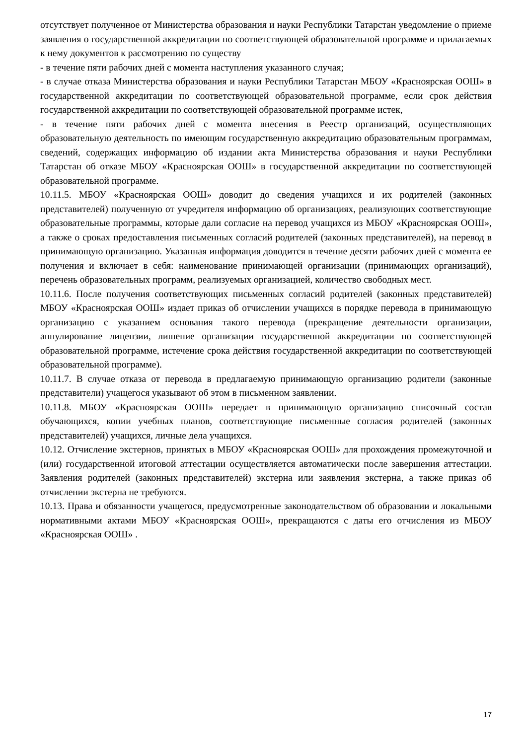отсутствует полученное от Министерства образования и науки Республики Татарстан уведомление о приеме заявления о государственной аккредитации по соответствующей образовательной программе и прилагаемых к нему документов к рассмотрению по существу
- в течение пяти рабочих дней с момента наступления указанного случая;
- в случае отказа Министерства образования и науки Республики Татарстан МБОУ «Красноярская ООШ» в государственной аккредитации по соответствующей образовательной программе, если срок действия государственной аккредитации по соответствующей образовательной программе истек,
- в течение пяти рабочих дней с момента внесения в Реестр организаций, осуществляющих образовательную деятельность по имеющим государственную аккредитацию образовательным программам, сведений, содержащих информацию об издании акта Министерства образования и науки Республики Татарстан об отказе МБОУ «Красноярская ООШ» в государственной аккредитации по соответствующей образовательной программе.
10.11.5. МБОУ «Красноярская ООШ» доводит до сведения учащихся и их родителей (законных представителей) полученную от учредителя информацию об организациях, реализующих соответствующие образовательные программы, которые дали согласие на перевод учащихся из МБОУ «Красноярская ООШ», а также о сроках предоставления письменных согласий родителей (законных представителей), на перевод в принимающую организацию. Указанная информация доводится в течение десяти рабочих дней с момента ее получения и включает в себя: наименование принимающей организации (принимающих организаций), перечень образовательных программ, реализуемых организацией, количество свободных мест.
10.11.6. После получения соответствующих письменных согласий родителей (законных представителей) МБОУ «Красноярская ООШ» издает приказ об отчислении учащихся в порядке перевода в принимающую организацию с указанием основания такого перевода (прекращение деятельности организации, аннулирование лицензии, лишение организации государственной аккредитации по соответствующей образовательной программе, истечение срока действия государственной аккредитации по соответствующей образовательной программе).
10.11.7. В случае отказа от перевода в предлагаемую принимающую организацию родители (законные представители) учащегося указывают об этом в письменном заявлении.
10.11.8. МБОУ «Красноярская ООШ» передает в принимающую организацию списочный состав обучающихся, копии учебных планов, соответствующие письменные согласия родителей (законных представителей) учащихся, личные дела учащихся.
10.12. Отчисление экстернов, принятых в МБОУ «Красноярская ООШ» для прохождения промежуточной и (или) государственной итоговой аттестации осуществляется автоматически после завершения аттестации. Заявления родителей (законных представителей) экстерна или заявления экстерна, а также приказ об отчислении экстерна не требуются.
10.13. Права и обязанности учащегося, предусмотренные законодательством об образовании и локальными нормативными актами МБОУ «Красноярская ООШ», прекращаются с даты его отчисления из МБОУ «Красноярская ООШ» .
17